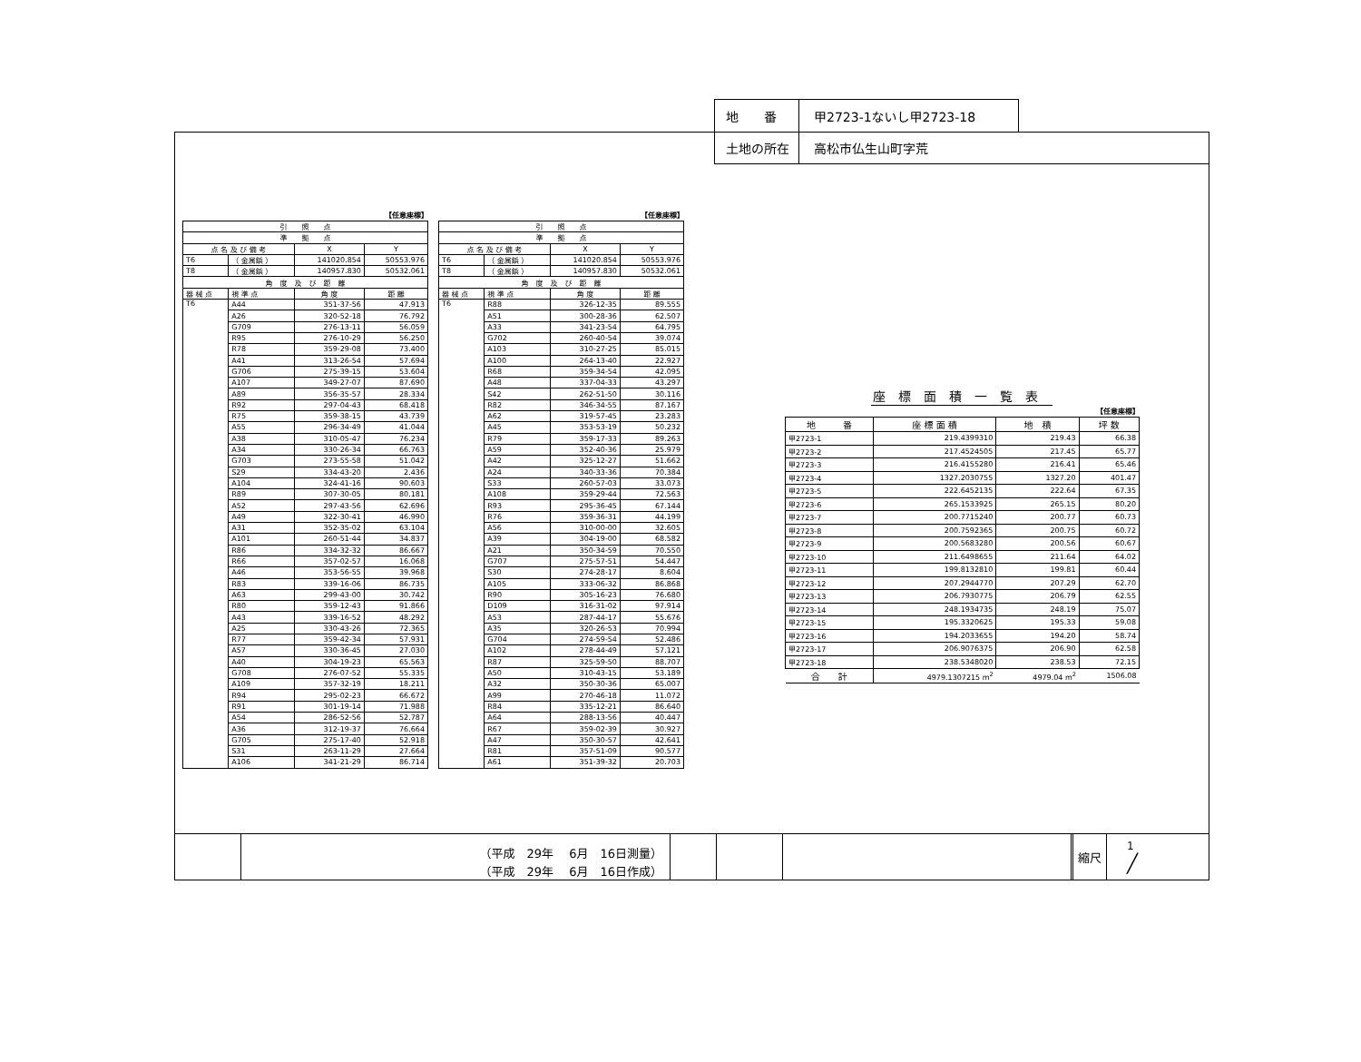地　　番
甲2723-1ないし甲2723-18
土地の所在
高松市仏生山町字荒
【任意座標】
| 引 照 点 | | | |
| 準 拠 点 | | | |
| 点 名 及 び 備 考 | | X | Y |
| T6 | （ 金属鋲 ） | 141020.854 | 50553.976 |
| T8 | （ 金属鋲 ） | 140957.830 | 50532.061 |
| 角 度 及 び 距 離 | | | |
| 器 械 点 | 視 準 点 | 角 度 | 距 離 |
| T6 | A44 | 351-37-56 | 47.913 |
| | A26 | 320-52-18 | 76.792 |
| | G709 | 276-13-11 | 56.059 |
| | R95 | 276-10-29 | 56.250 |
| | R78 | 359-29-08 | 73.400 |
| | A41 | 313-26-54 | 57.694 |
| | G706 | 275-39-15 | 53.604 |
| | A107 | 349-27-07 | 87.690 |
| | A89 | 356-35-57 | 28.334 |
| | R92 | 297-04-43 | 68.418 |
| | R75 | 359-38-15 | 43.739 |
| | A55 | 296-34-49 | 41.044 |
| | A38 | 310-05-47 | 76.234 |
| | A34 | 330-26-34 | 66.763 |
| | G703 | 273-55-58 | 51.042 |
| | S29 | 334-43-20 | 2.436 |
| | A104 | 324-41-16 | 90.603 |
| | R89 | 307-30-05 | 80.181 |
| | A52 | 297-43-56 | 62.696 |
| | A49 | 322-30-41 | 46.990 |
| | A31 | 352-35-02 | 63.104 |
| | A101 | 260-51-44 | 34.837 |
| | R86 | 334-32-32 | 86.667 |
| | R66 | 357-02-57 | 16.068 |
| | A46 | 353-56-55 | 39.968 |
| | R83 | 339-16-06 | 86.735 |
| | A63 | 299-43-00 | 30.742 |
| | R80 | 359-12-43 | 91.866 |
| | A43 | 339-16-52 | 48.292 |
| | A25 | 330-43-26 | 72.365 |
| | R77 | 359-42-34 | 57.931 |
| | A57 | 330-36-45 | 27.030 |
| | A40 | 304-19-23 | 65.563 |
| | G708 | 276-07-52 | 55.335 |
| | A109 | 357-32-19 | 18.211 |
| | R94 | 295-02-23 | 66.672 |
| | R91 | 301-19-14 | 71.988 |
| | A54 | 286-52-56 | 52.787 |
| | A36 | 312-19-37 | 76.664 |
| | G705 | 275-17-40 | 52.918 |
| | S31 | 263-11-29 | 27.664 |
| | A106 | 341-21-29 | 86.714 |
【任意座標】
| 引 照 点 | | | |
| 準 拠 点 | | | |
| 点 名 及 び 備 考 | | X | Y |
| T6 | （ 金属鋲 ） | 141020.854 | 50553.976 |
| T8 | （ 金属鋲 ） | 140957.830 | 50532.061 |
| 角 度 及 び 距 離 | | | |
| 器 械 点 | 視 準 点 | 角 度 | 距 離 |
| T6 | R88 | 326-12-35 | 89.555 |
| | A51 | 300-28-36 | 62.507 |
| | A33 | 341-23-54 | 64.795 |
| | G702 | 260-40-54 | 39.074 |
| | A103 | 310-27-25 | 85.015 |
| | A100 | 264-13-40 | 22.927 |
| | R68 | 359-34-54 | 42.095 |
| | A48 | 337-04-33 | 43.297 |
| | S42 | 262-51-50 | 30.116 |
| | R82 | 346-34-55 | 87.167 |
| | A62 | 319-57-45 | 23.283 |
| | A45 | 353-53-19 | 50.232 |
| | R79 | 359-17-33 | 89.263 |
| | A59 | 352-40-36 | 25.979 |
| | A42 | 325-12-27 | 51.662 |
| | A24 | 340-33-36 | 70.384 |
| | S33 | 260-57-03 | 33.073 |
| | A108 | 359-29-44 | 72.563 |
| | R93 | 295-36-45 | 67.144 |
| | R76 | 359-36-31 | 44.199 |
| | A56 | 310-00-00 | 32.605 |
| | A39 | 304-19-00 | 68.582 |
| | A21 | 350-34-59 | 70.550 |
| | G707 | 275-57-51 | 54.447 |
| | S30 | 274-28-17 | 8.604 |
| | A105 | 333-06-32 | 86.868 |
| | R90 | 305-16-23 | 76.680 |
| | D109 | 316-31-02 | 97.914 |
| | A53 | 287-44-17 | 55.676 |
| | A35 | 320-26-53 | 70.994 |
| | G704 | 274-59-54 | 52.486 |
| | A102 | 278-44-49 | 57.121 |
| | R87 | 325-59-50 | 88.707 |
| | A50 | 310-43-15 | 53.189 |
| | A32 | 350-30-36 | 65.007 |
| | A99 | 270-46-18 | 11.072 |
| | R84 | 335-12-21 | 86.640 |
| | A64 | 288-13-56 | 40.447 |
| | R67 | 359-02-39 | 30.927 |
| | A47 | 350-30-57 | 42.641 |
| | R81 | 357-51-09 | 90.577 |
| | A61 | 351-39-32 | 20.703 |
座標面積一覧表
【任意座標】
| 地 番 | 座 標 面 積 | 地 積 | 坪 数 |
| 甲2723-1 | 219.4399310 | 219.43 | 66.38 |
| 甲2723-2 | 217.4524505 | 217.45 | 65.77 |
| 甲2723-3 | 216.4155280 | 216.41 | 65.46 |
| 甲2723-4 | 1327.2030755 | 1327.20 | 401.47 |
| 甲2723-5 | 222.6452135 | 222.64 | 67.35 |
| 甲2723-6 | 265.1533925 | 265.15 | 80.20 |
| 甲2723-7 | 200.7715240 | 200.77 | 60.73 |
| 甲2723-8 | 200.7592365 | 200.75 | 60.72 |
| 甲2723-9 | 200.5683280 | 200.56 | 60.67 |
| 甲2723-10 | 211.6498655 | 211.64 | 64.02 |
| 甲2723-11 | 199.8132810 | 199.81 | 60.44 |
| 甲2723-12 | 207.2944770 | 207.29 | 62.70 |
| 甲2723-13 | 206.7930775 | 206.79 | 62.55 |
| 甲2723-14 | 248.1934735 | 248.19 | 75.07 |
| 甲2723-15 | 195.3320625 | 195.33 | 59.08 |
| 甲2723-16 | 194.2033655 | 194.20 | 58.74 |
| 甲2723-17 | 206.9076375 | 206.90 | 62.58 |
| 甲2723-18 | 238.5348020 | 238.53 | 72.15 |
| 合 計 | 4979.1307215 m<sup>2</sup> | 4979.04 m<sup>2</sup> | 1506.08 |
（平成　29年　 6月　16日測量）
（平成　29年　 6月　16日作成）
縮尺
1
╱